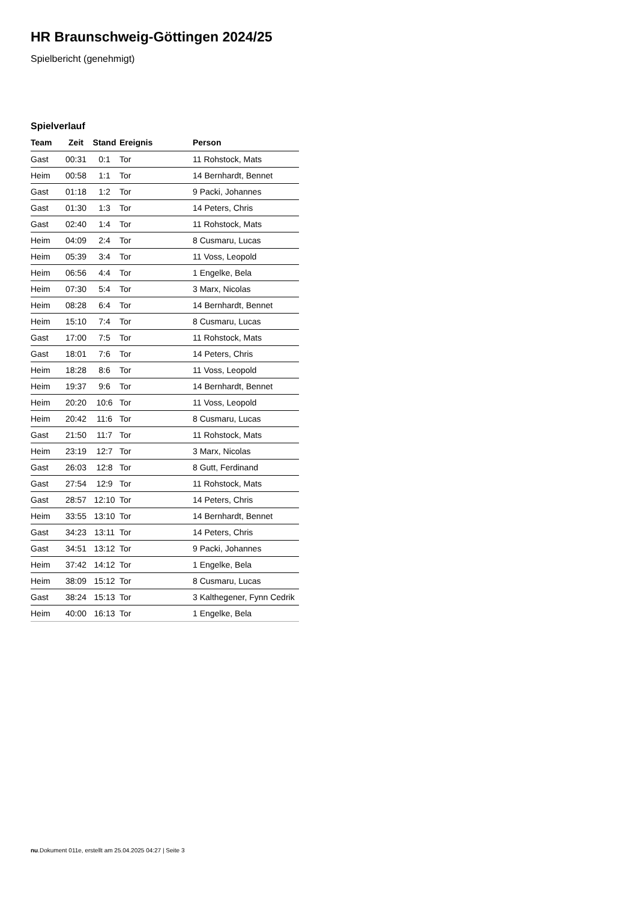HR Braunschweig-Göttingen 2024/25
Spielbericht (genehmigt)
Spielverlauf
| Team | Zeit | Stand | Ereignis | Person |
| --- | --- | --- | --- | --- |
| Gast | 00:31 | 0:1 | Tor | 11 Rohstock, Mats |
| Heim | 00:58 | 1:1 | Tor | 14 Bernhardt, Bennet |
| Gast | 01:18 | 1:2 | Tor | 9 Packi, Johannes |
| Gast | 01:30 | 1:3 | Tor | 14 Peters, Chris |
| Gast | 02:40 | 1:4 | Tor | 11 Rohstock, Mats |
| Heim | 04:09 | 2:4 | Tor | 8 Cusmaru, Lucas |
| Heim | 05:39 | 3:4 | Tor | 11 Voss, Leopold |
| Heim | 06:56 | 4:4 | Tor | 1 Engelke, Bela |
| Heim | 07:30 | 5:4 | Tor | 3 Marx, Nicolas |
| Heim | 08:28 | 6:4 | Tor | 14 Bernhardt, Bennet |
| Heim | 15:10 | 7:4 | Tor | 8 Cusmaru, Lucas |
| Gast | 17:00 | 7:5 | Tor | 11 Rohstock, Mats |
| Gast | 18:01 | 7:6 | Tor | 14 Peters, Chris |
| Heim | 18:28 | 8:6 | Tor | 11 Voss, Leopold |
| Heim | 19:37 | 9:6 | Tor | 14 Bernhardt, Bennet |
| Heim | 20:20 | 10:6 | Tor | 11 Voss, Leopold |
| Heim | 20:42 | 11:6 | Tor | 8 Cusmaru, Lucas |
| Gast | 21:50 | 11:7 | Tor | 11 Rohstock, Mats |
| Heim | 23:19 | 12:7 | Tor | 3 Marx, Nicolas |
| Gast | 26:03 | 12:8 | Tor | 8 Gutt, Ferdinand |
| Gast | 27:54 | 12:9 | Tor | 11 Rohstock, Mats |
| Gast | 28:57 | 12:10 | Tor | 14 Peters, Chris |
| Heim | 33:55 | 13:10 | Tor | 14 Bernhardt, Bennet |
| Gast | 34:23 | 13:11 | Tor | 14 Peters, Chris |
| Gast | 34:51 | 13:12 | Tor | 9 Packi, Johannes |
| Heim | 37:42 | 14:12 | Tor | 1 Engelke, Bela |
| Heim | 38:09 | 15:12 | Tor | 8 Cusmaru, Lucas |
| Gast | 38:24 | 15:13 | Tor | 3 Kalthegener, Fynn Cedrik |
| Heim | 40:00 | 16:13 | Tor | 1 Engelke, Bela |
nu.Dokument 011e, erstellt am 25.04.2025 04:27 | Seite 3